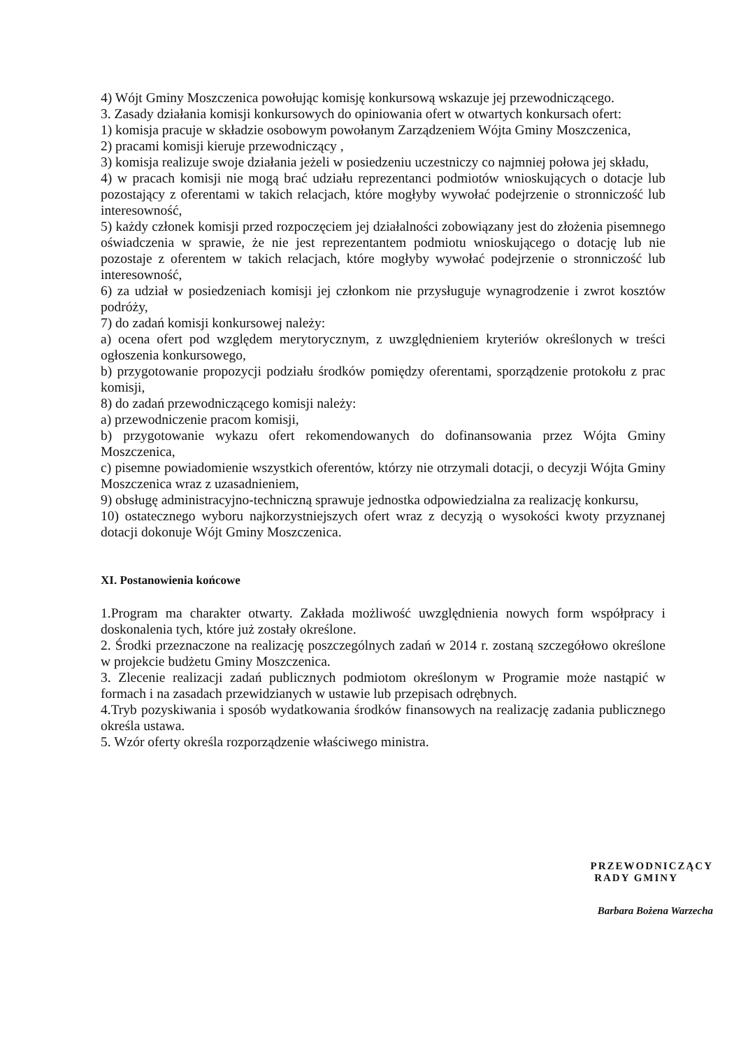4) Wójt Gminy Moszczenica powołując komisję konkursową wskazuje jej przewodniczącego.
3. Zasady działania komisji konkursowych do opiniowania ofert w otwartych konkursach ofert:
1) komisja pracuje w składzie osobowym powołanym Zarządzeniem Wójta Gminy Moszczenica,
2) pracami komisji kieruje przewodniczący ,
3) komisja realizuje swoje działania jeżeli w posiedzeniu uczestniczy co najmniej połowa jej składu,
4) w pracach komisji nie mogą brać udziału reprezentanci podmiotów wnioskujących o dotacje lub pozostający z oferentami w takich relacjach, które mogłyby wywołać podejrzenie o stronniczość lub interesowność,
5) każdy członek komisji przed rozpoczęciem jej działalności zobowiązany jest do złożenia pisemnego oświadczenia w sprawie, że nie jest reprezentantem podmiotu wnioskującego o dotację lub nie pozostaje z oferentem w takich relacjach, które mogłyby wywołać podejrzenie o stronniczość lub interesowność,
6) za udział w posiedzeniach komisji jej członkom nie przysługuje wynagrodzenie i zwrot kosztów podróży,
7) do zadań komisji konkursowej należy:
a) ocena ofert pod względem merytorycznym, z uwzględnieniem kryteriów określonych w treści ogłoszenia konkursowego,
b) przygotowanie propozycji podziału środków pomiędzy oferentami, sporządzenie protokołu z prac komisji,
8) do zadań przewodniczącego komisji należy:
a) przewodniczenie pracom komisji,
b) przygotowanie wykazu ofert rekomendowanych do dofinansowania przez Wójta Gminy Moszczenica,
c) pisemne powiadomienie wszystkich oferentów, którzy nie otrzymali dotacji, o decyzji Wójta Gminy Moszczenica wraz z uzasadnieniem,
9) obsługę administracyjno-techniczną sprawuje jednostka odpowiedzialna za realizację konkursu,
10) ostatecznego wyboru najkorzystniejszych ofert wraz z decyzją o wysokości kwoty przyznanej dotacji dokonuje Wójt Gminy Moszczenica.
XI. Postanowienia końcowe
1.Program ma charakter otwarty. Zakłada możliwość uwzględnienia nowych form współpracy i doskonalenia tych, które już zostały określone.
2. Środki przeznaczone na realizację poszczególnych zadań w 2014 r. zostaną szczegółowo określone w projekcie budżetu Gminy Moszczenica.
3. Zlecenie realizacji zadań publicznych podmiotom określonym w Programie może nastąpić w formach i na zasadach przewidzianych w ustawie lub przepisach odrębnych.
4.Tryb pozyskiwania i sposób wydatkowania środków finansowych na realizację zadania publicznego określa ustawa.
5. Wzór oferty określa rozporządzenie właściwego ministra.
PRZEWODNICZĄCY
RADY GMINY
Barbara Bożena Warzecha